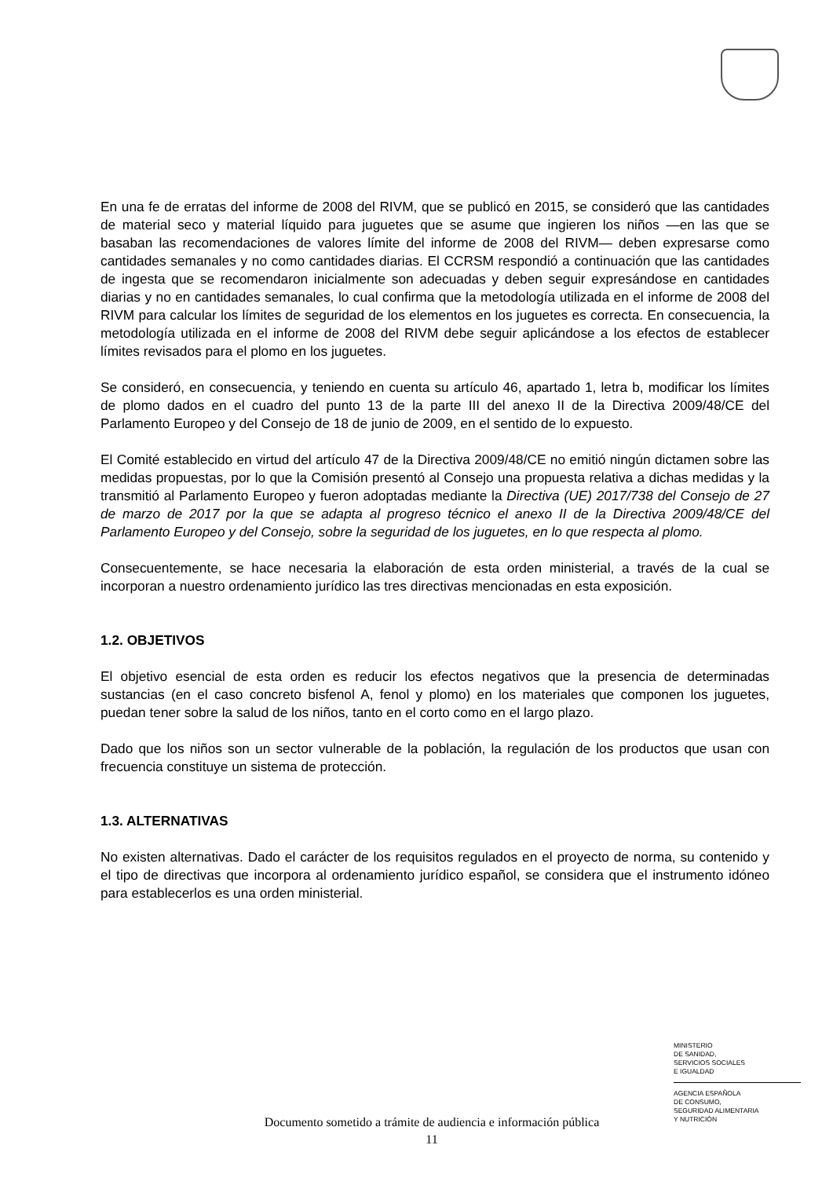En una fe de erratas del informe de 2008 del RIVM, que se publicó en 2015, se consideró que las cantidades de material seco y material líquido para juguetes que se asume que ingieren los niños —en las que se basaban las recomendaciones de valores límite del informe de 2008 del RIVM— deben expresarse como cantidades semanales y no como cantidades diarias. El CCRSM respondió a continuación que las cantidades de ingesta que se recomendaron inicialmente son adecuadas y deben seguir expresándose en cantidades diarias y no en cantidades semanales, lo cual confirma que la metodología utilizada en el informe de 2008 del RIVM para calcular los límites de seguridad de los elementos en los juguetes es correcta. En consecuencia, la metodología utilizada en el informe de 2008 del RIVM debe seguir aplicándose a los efectos de establecer límites revisados para el plomo en los juguetes.
Se consideró, en consecuencia, y teniendo en cuenta su artículo 46, apartado 1, letra b, modificar los límites de plomo dados en el cuadro del punto 13 de la parte III del anexo II de la Directiva 2009/48/CE del Parlamento Europeo y del Consejo de 18 de junio de 2009, en el sentido de lo expuesto.
El Comité establecido en virtud del artículo 47 de la Directiva 2009/48/CE no emitió ningún dictamen sobre las medidas propuestas, por lo que la Comisión presentó al Consejo una propuesta relativa a dichas medidas y la transmitió al Parlamento Europeo y fueron adoptadas mediante la Directiva (UE) 2017/738 del Consejo de 27 de marzo de 2017 por la que se adapta al progreso técnico el anexo II de la Directiva 2009/48/CE del Parlamento Europeo y del Consejo, sobre la seguridad de los juguetes, en lo que respecta al plomo.
Consecuentemente, se hace necesaria la elaboración de esta orden ministerial, a través de la cual se incorporan a nuestro ordenamiento jurídico las tres directivas mencionadas en esta exposición.
1.2. OBJETIVOS
El objetivo esencial de esta orden es reducir los efectos negativos que la presencia de determinadas sustancias (en el caso concreto bisfenol A, fenol y plomo) en los materiales que componen los juguetes, puedan tener sobre la salud de los niños, tanto en el corto como en el largo plazo.
Dado que los niños son un sector vulnerable de la población, la regulación de los productos que usan con frecuencia constituye un sistema de protección.
1.3. ALTERNATIVAS
No existen alternativas. Dado el carácter de los requisitos regulados en el proyecto de norma, su contenido y el tipo de directivas que incorpora al ordenamiento jurídico español, se considera que el instrumento idóneo para establecerlos es una orden ministerial.
MINISTERIO
DE SANIDAD,
SERVICIOS SOCIALES
E IGUALDAD
AGENCIA ESPAÑOLA
DE CONSUMO,
SEGURIDAD ALIMENTARIA
Y NUTRICIÓN
Documento sometido a trámite de audiencia e información pública
11